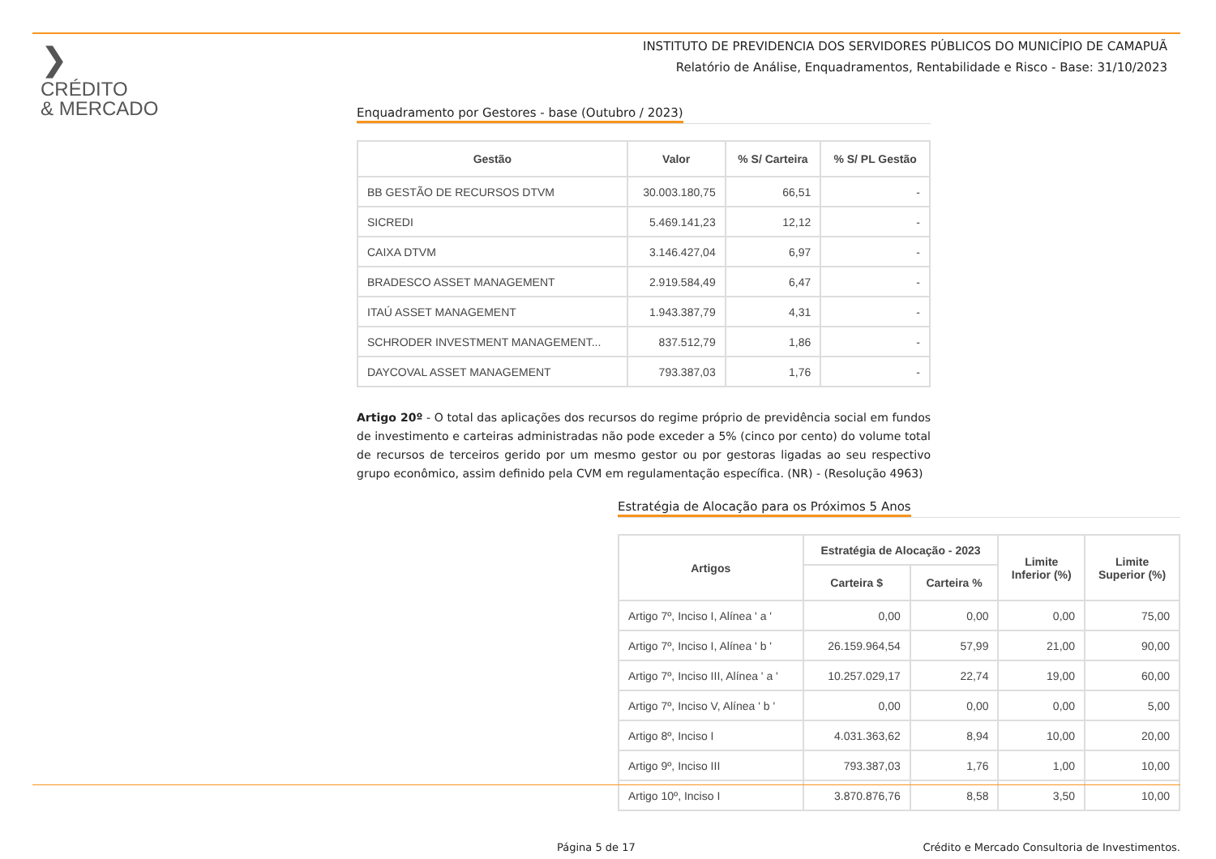❯
CRÉDITO
& MERCADO
INSTITUTO DE PREVIDENCIA DOS SERVIDORES PÚBLICOS DO MUNICÍPIO DE CAMAPUÃ
Relatório de Análise, Enquadramentos, Rentabilidade e Risco - Base: 31/10/2023
Enquadramento por Gestores - base (Outubro / 2023)
| Gestão | Valor | % S/ Carteira | % S/ PL Gestão |
| --- | --- | --- | --- |
| BB GESTÃO DE RECURSOS DTVM | 30.003.180,75 | 66,51 | - |
| SICREDI | 5.469.141,23 | 12,12 | - |
| CAIXA DTVM | 3.146.427,04 | 6,97 | - |
| BRADESCO ASSET MANAGEMENT | 2.919.584,49 | 6,47 | - |
| ITAÚ ASSET MANAGEMENT | 1.943.387,79 | 4,31 | - |
| SCHRODER INVESTMENT MANAGEMENT... | 837.512,79 | 1,86 | - |
| DAYCOVAL ASSET MANAGEMENT | 793.387,03 | 1,76 | - |
Artigo 20º - O total das aplicações dos recursos do regime próprio de previdência social em fundos de investimento e carteiras administradas não pode exceder a 5% (cinco por cento) do volume total de recursos de terceiros gerido por um mesmo gestor ou por gestoras ligadas ao seu respectivo grupo econômico, assim definido pela CVM em regulamentação específica. (NR) - (Resolução 4963)
Estratégia de Alocação para os Próximos 5 Anos
| Artigos | Estratégia de Alocação - 2023 | | Limite Inferior (%) | Limite Superior (%) |
| --- | --- | --- | --- | --- |
| | Carteira $ | Carteira % | | |
| Artigo 7º, Inciso I, Alínea ' a ' | 0,00 | 0,00 | 0,00 | 75,00 |
| Artigo 7º, Inciso I, Alínea ' b ' | 26.159.964,54 | 57,99 | 21,00 | 90,00 |
| Artigo 7º, Inciso III, Alínea ' a ' | 10.257.029,17 | 22,74 | 19,00 | 60,00 |
| Artigo 7º, Inciso V, Alínea ' b ' | 0,00 | 0,00 | 0,00 | 5,00 |
| Artigo 8º, Inciso I | 4.031.363,62 | 8,94 | 10,00 | 20,00 |
| Artigo 9º, Inciso III | 793.387,03 | 1,76 | 1,00 | 10,00 |
| Artigo 10º, Inciso I | 3.870.876,76 | 8,58 | 3,50 | 10,00 |
Página 5 de 17
Crédito e Mercado Consultoria de Investimentos.